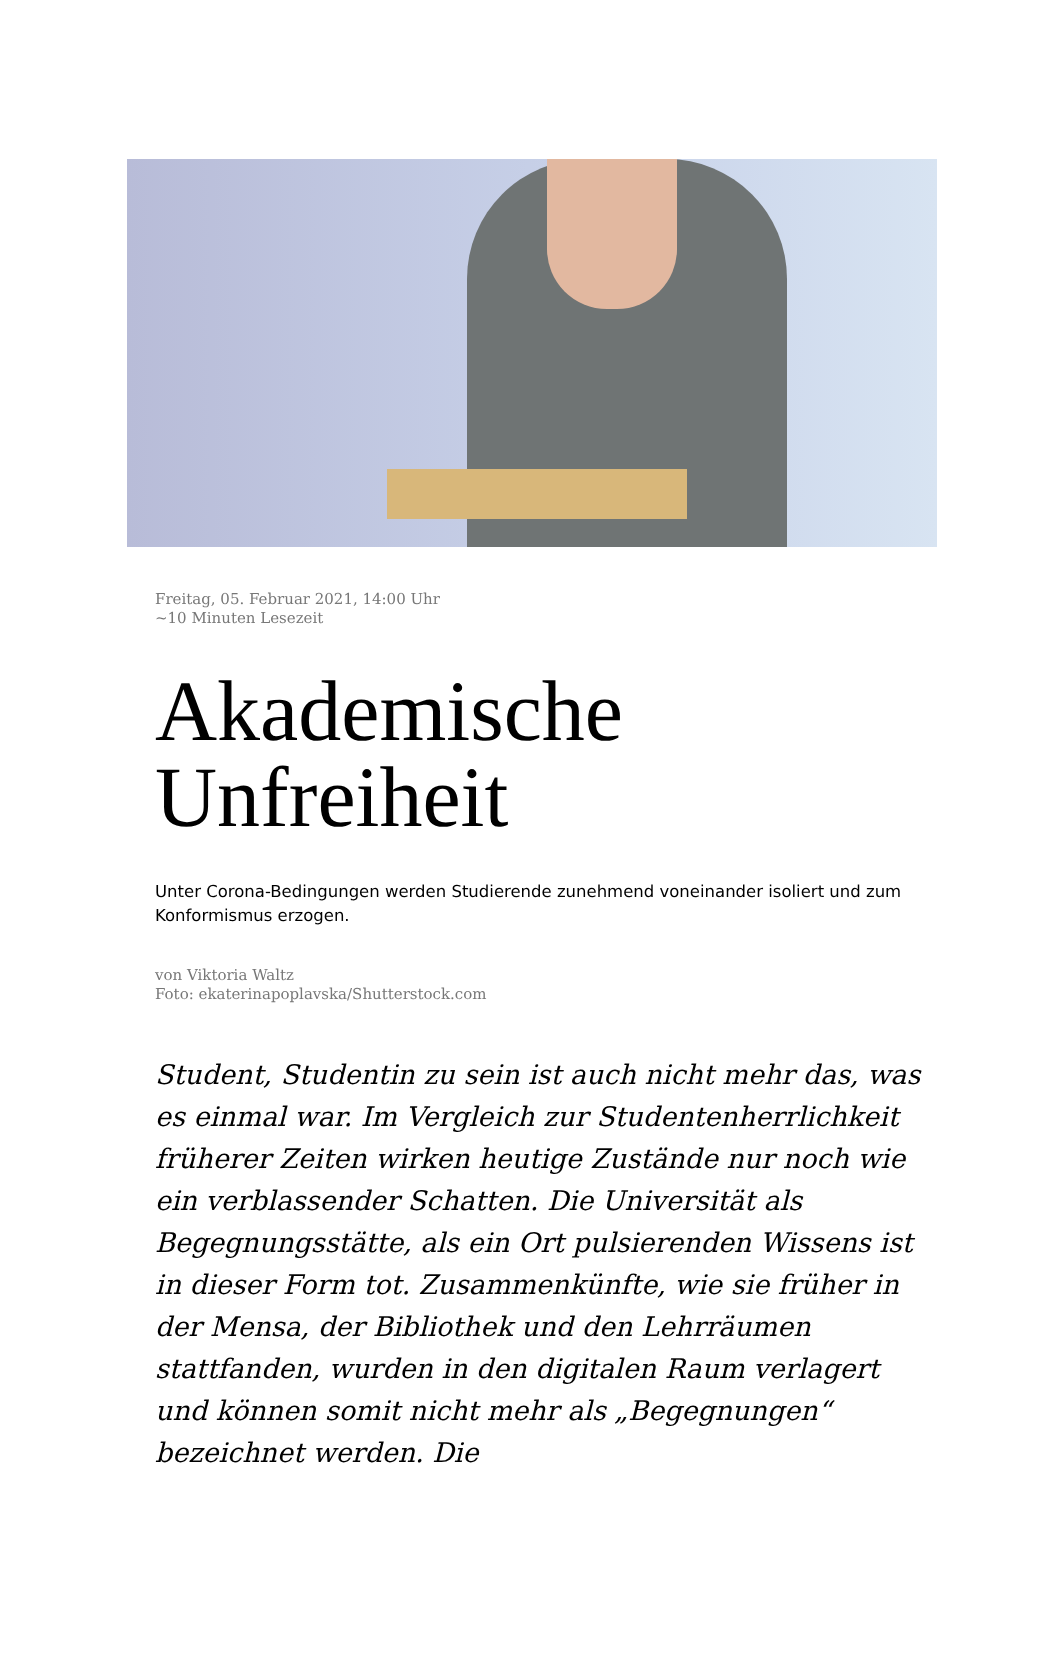Freitag, 05. Februar 2021, 14:00 Uhr
~10 Minuten Lesezeit
Akademische
Unfreiheit
Unter Corona-Bedingungen werden Studierende zunehmend voneinander isoliert und zum Konformismus erzogen.
von Viktoria Waltz
Foto: ekaterinapoplavska/Shutterstock.com
Student, Studentin zu sein ist auch nicht mehr das, was es einmal war. Im Vergleich zur Studentenherrlichkeit früherer Zeiten wirken heutige Zustände nur noch wie ein verblassender Schatten. Die Universität als Begegnungsstätte, als ein Ort pulsierenden Wissens ist in dieser Form tot. Zusammenkünfte, wie sie früher in der Mensa, der Bibliothek und den Lehrräumen stattfanden, wurden in den digitalen Raum verlagert und können somit nicht mehr als „Begegnungen“ bezeichnet werden. Die